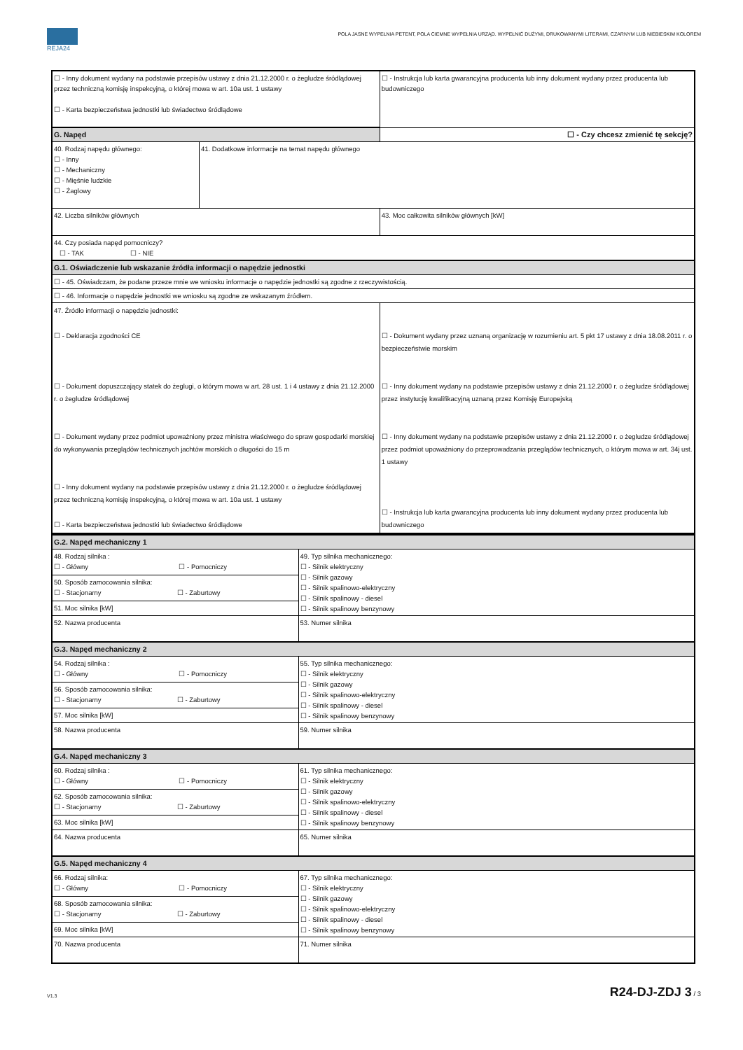REJA24
POLA JASNE WYPEŁNIA PETENT, POLA CIEMNE WYPEŁNIA URZĄD. WYPEŁNIĆ DUŻYMI, DRUKOWANYMI LITERAMI, CZARNYM LUB NIEBIESKIM KOLOREM
| ☐ - Inny dokument wydany na podstawie przepisów ustawy z dnia 21.12.2000 r. o żegludze śródlądowej przez techniczną komisję inspekcyjną, o której mowa w art. 10a ust. 1 ustawy ☐ - Karta bezpieczeństwa jednostki lub świadectwo śródlądowe | | ☐ - Instrukcja lub karta gwarancyjna producenta lub inny dokument wydany przez producenta lub budowniczego | |
| G. Napęd | | | ☐ - Czy chcesz zmienić tę sekcję? |
| 40. Rodzaj napędu głównego: ☐ - Inny ☐ - Mechaniczny ☐ - Mięśnie ludzkie ☐ - Żaglowy | 41. Dodatkowe informacje na temat napędu głównego | | |
| 42. Liczba silników głównych | | 43. Moc całkowita silników głównych [kW] | |
| 44. Czy posiada napęd pomocniczy? ☐ - TAK ☐ - NIE | | | |
| G.1. Oświadczenie lub wskazanie źródła informacji o napędzie jednostki | | | |
| ☐ - 45. Oświadczam, że podane przeze mnie we wniosku informacje o napędzie jednostki są zgodne z rzeczywistością. | | | |
| ☐ - 46. Informacje o napędzie jednostki we wniosku są zgodne ze wskazanym źródłem. | | | |
| 47. Źródło informacji o napędzie jednostki: ☐ - Deklaracja zgodności CE ☐ - Dokument dopuszczający statek do żeglugi, o którym mowa w art. 28 ust. 1 i 4 ustawy z dnia 21.12.2000 r. o żegludze śródlądowej ☐ - Dokument wydany przez podmiot upoważniony przez ministra właściwego do spraw gospodarki morskiej do wykonywania przeglądów technicznych jachtów morskich o długości do 15 m ☐ - Inny dokument wydany na podstawie przepisów ustawy z dnia 21.12.2000 r. o żegludze śródlądowej przez techniczną komisję inspekcyjną, o której mowa w art. 10a ust. 1 ustawy ☐ - Karta bezpieczeństwa jednostki lub świadectwo śródlądowe | | ☐ - Dokument wydany przez uznaną organizację w rozumieniu art. 5 pkt 17 ustawy z dnia 18.08.2011 r. o bezpieczeństwie morskim ☐ - Inny dokument wydany na podstawie przepisów ustawy z dnia 21.12.2000 r. o żegludze śródlądowej przez instytucję kwalifikacyjną uznaną przez Komisję Europejską ☐ - Inny dokument wydany na podstawie przepisów ustawy z dnia 21.12.2000 r. o żegludze śródlądowej przez podmiot upoważniony do przeprowadzania przeglądów technicznych, o którym mowa w art. 34j ust. 1 ustawy ☐ - Instrukcja lub karta gwarancyjna producenta lub inny dokument wydany przez producenta lub budowniczego | |
| G.2. Napęd mechaniczny 1 | |
| 48. Rodzaj silnika : ☐ - Główny ☐ - Pomocniczy | 49. Typ silnika mechanicznego: ☐ - Silnik elektryczny ☐ - Silnik gazowy ☐ - Silnik spalinowo-elektryczny ☐ - Silnik spalinowy - diesel ☐ - Silnik spalinowy benzynowy |
| 50. Sposób zamocowania silnika: ☐ - Stacjonarny ☐ - Zaburtowy | |
| 51. Moc silnika [kW] | |
| 52. Nazwa producenta | 53. Numer silnika |
| G.3. Napęd mechaniczny 2 | |
| 54. Rodzaj silnika : ☐ - Główny ☐ - Pomocniczy | 55. Typ silnika mechanicznego: ☐ - Silnik elektryczny ☐ - Silnik gazowy ☐ - Silnik spalinowo-elektryczny ☐ - Silnik spalinowy - diesel ☐ - Silnik spalinowy benzynowy |
| 56. Sposób zamocowania silnika: ☐ - Stacjonarny ☐ - Zaburtowy | |
| 57. Moc silnika [kW] | |
| 58. Nazwa producenta | 59. Numer silnika |
| G.4. Napęd mechaniczny 3 | |
| 60. Rodzaj silnika : ☐ - Główny ☐ - Pomocniczy | 61. Typ silnika mechanicznego: ☐ - Silnik elektryczny ☐ - Silnik gazowy ☐ - Silnik spalinowo-elektryczny ☐ - Silnik spalinowy - diesel ☐ - Silnik spalinowy benzynowy |
| 62. Sposób zamocowania silnika: ☐ - Stacjonarny ☐ - Zaburtowy | |
| 63. Moc silnika [kW] | |
| 64. Nazwa producenta | 65. Numer silnika |
| G.5. Napęd mechaniczny 4 | |
| 66. Rodzaj silnika: ☐ - Główny ☐ - Pomocniczy | 67. Typ silnika mechanicznego: ☐ - Silnik elektryczny ☐ - Silnik gazowy ☐ - Silnik spalinowo-elektryczny ☐ - Silnik spalinowy - diesel ☐ - Silnik spalinowy benzynowy |
| 68. Sposób zamocowania silnika: ☐ - Stacjonarny ☐ - Zaburtowy | |
| 69. Moc silnika [kW] | |
| 70. Nazwa producenta | 71. Numer silnika |
V1.3 R24-DJ-ZDJ 3 / 3